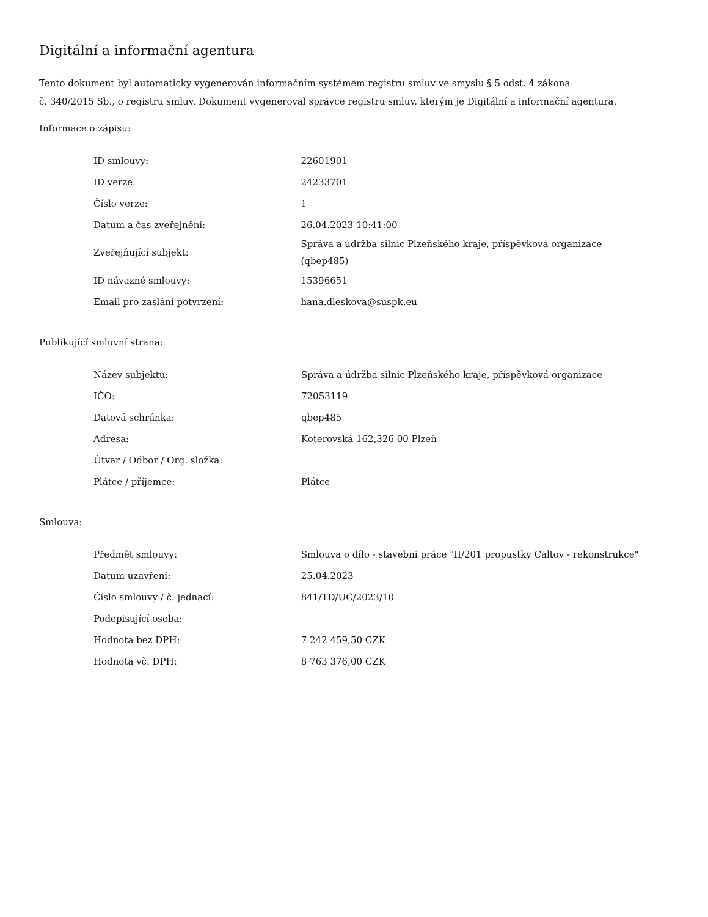Digitální a informační agentura
Tento dokument byl automaticky vygenerován informačním systémem registru smluv ve smyslu § 5 odst. 4 zákona
č. 340/2015 Sb., o registru smluv. Dokument vygeneroval správce registru smluv, kterým je Digitální a informační agentura.
Informace o zápisu:
| ID smlouvy: | 22601901 |
| ID verze: | 24233701 |
| Číslo verze: | 1 |
| Datum a čas zveřejnění: | 26.04.2023 10:41:00 |
| Zveřejňující subjekt: | Správa a údržba silnic Plzeňského kraje, příspěvková organizace (qbep485) |
| ID návazné smlouvy: | 15396651 |
| Email pro zaslání potvrzení: | hana.dleskova@suspk.eu |
Publikující smluvní strana:
| Název subjektu: | Správa a údržba silnic Plzeňského kraje, příspěvková organizace |
| IČO: | 72053119 |
| Datová schránka: | qbep485 |
| Adresa: | Koterovská 162,326 00 Plzeň |
| Útvar / Odbor / Org. složka: | |
| Plátce / příjemce: | Plátce |
Smlouva:
| Předmět smlouvy: | Smlouva o dílo - stavební práce "II/201 propustky Caltov - rekonstrukce" |
| Datum uzavření: | 25.04.2023 |
| Číslo smlouvy / č. jednací: | 841/TD/UC/2023/10 |
| Podepisující osoba: | |
| Hodnota bez DPH: | 7 242 459,50 CZK |
| Hodnota vč. DPH: | 8 763 376,00 CZK |